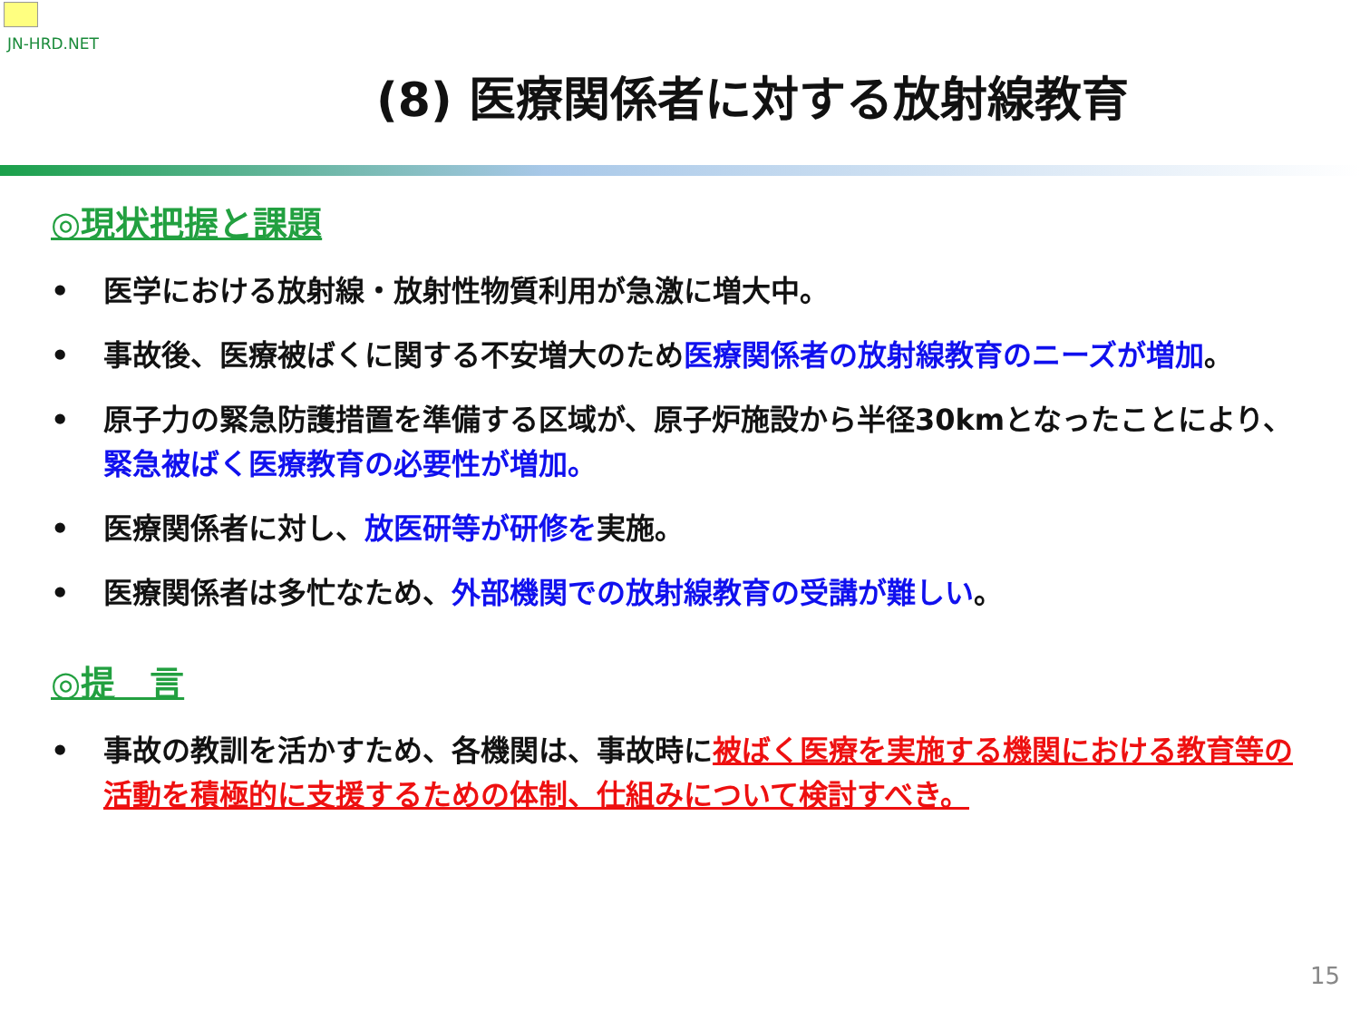JN-HRD.NET
(8) 医療関係者に対する放射線教育
◎現状把握と課題
• 医学における放射線・放射性物質利用が急激に増大中。
• 事故後、医療被ばくに関する不安増大のため医療関係者の放射線教育のニーズが増加。
• 原子力の緊急防護措置を準備する区域が、原子炉施設から半径30kmとなったことにより、緊急被ばく医療教育の必要性が増加。
• 医療関係者に対し、放医研等が研修を実施。
• 医療関係者は多忙なため、外部機関での放射線教育の受講が難しい。
◎提　言
• 事故の教訓を活かすため、各機関は、事故時に被ばく医療を実施する機関における教育等の活動を積極的に支援するための体制、仕組みについて検討すべき。
15